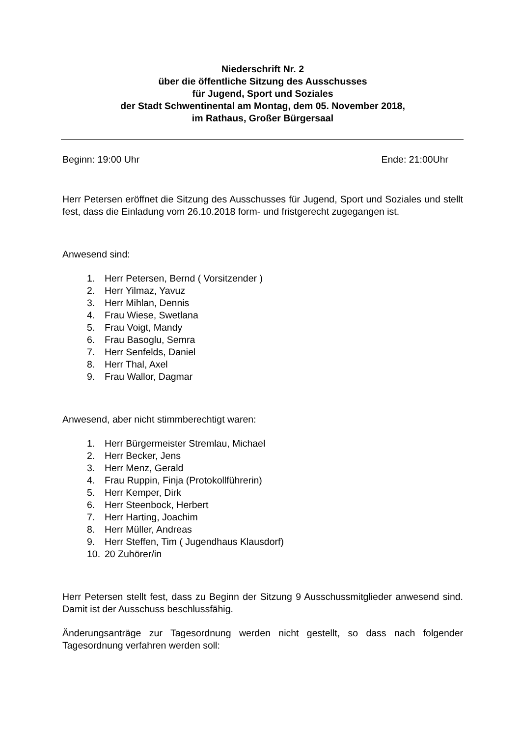Niederschrift Nr. 2
über die öffentliche Sitzung des Ausschusses
für Jugend, Sport und Soziales
der Stadt Schwentinental am Montag, dem 05. November 2018,
im Rathaus, Großer Bürgersaal
Beginn: 19:00 Uhr Ende: 21:00Uhr
Herr Petersen eröffnet die Sitzung des Ausschusses für Jugend, Sport und Soziales und stellt fest, dass die Einladung vom 26.10.2018 form- und fristgerecht zugegangen ist.
Anwesend sind:
1. Herr Petersen, Bernd ( Vorsitzender )
2. Herr Yilmaz, Yavuz
3. Herr Mihlan, Dennis
4. Frau Wiese, Swetlana
5. Frau Voigt, Mandy
6. Frau Basoglu, Semra
7. Herr Senfelds, Daniel
8. Herr Thal, Axel
9. Frau Wallor, Dagmar
Anwesend, aber nicht stimmberechtigt waren:
1. Herr Bürgermeister Stremlau, Michael
2. Herr Becker, Jens
3. Herr Menz, Gerald
4. Frau Ruppin, Finja (Protokollführerin)
5. Herr Kemper, Dirk
6. Herr Steenbock, Herbert
7. Herr Harting, Joachim
8. Herr Müller, Andreas
9. Herr Steffen, Tim ( Jugendhaus Klausdorf)
10. 20 Zuhörer/in
Herr Petersen stellt fest, dass zu Beginn der Sitzung 9 Ausschussmitglieder anwesend sind. Damit ist der Ausschuss beschlussfähig.
Änderungsanträge zur Tagesordnung werden nicht gestellt, so dass nach folgender Tagesordnung verfahren werden soll: